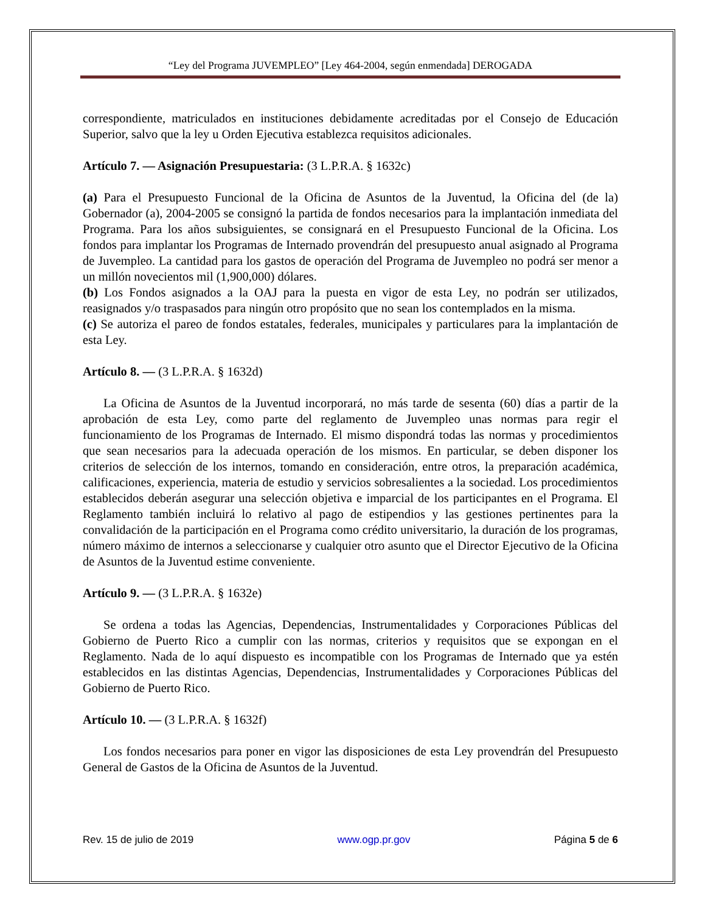“Ley del Programa JUVEMPLEO” [Ley 464-2004, según enmendada] DEROGADA
correspondiente, matriculados en instituciones debidamente acreditadas por el Consejo de Educación Superior, salvo que la ley u Orden Ejecutiva establezca requisitos adicionales.
Artículo 7. — Asignación Presupuestaria: (3 L.P.R.A. § 1632c)
(a) Para el Presupuesto Funcional de la Oficina de Asuntos de la Juventud, la Oficina del (de la) Gobernador (a), 2004-2005 se consignó la partida de fondos necesarios para la implantación inmediata del Programa. Para los años subsiguientes, se consignará en el Presupuesto Funcional de la Oficina. Los fondos para implantar los Programas de Internado provendrán del presupuesto anual asignado al Programa de Juvempleo. La cantidad para los gastos de operación del Programa de Juvempleo no podrá ser menor a un millón novecientos mil (1,900,000) dólares.
(b) Los Fondos asignados a la OAJ para la puesta en vigor de esta Ley, no podrán ser utilizados, reasignados y/o traspasados para ningún otro propósito que no sean los contemplados en la misma.
(c) Se autoriza el pareo de fondos estatales, federales, municipales y particulares para la implantación de esta Ley.
Artículo 8. — (3 L.P.R.A. § 1632d)
La Oficina de Asuntos de la Juventud incorporará, no más tarde de sesenta (60) días a partir de la aprobación de esta Ley, como parte del reglamento de Juvempleo unas normas para regir el funcionamiento de los Programas de Internado. El mismo dispondrá todas las normas y procedimientos que sean necesarios para la adecuada operación de los mismos. En particular, se deben disponer los criterios de selección de los internos, tomando en consideración, entre otros, la preparación académica, calificaciones, experiencia, materia de estudio y servicios sobresalientes a la sociedad. Los procedimientos establecidos deberán asegurar una selección objetiva e imparcial de los participantes en el Programa. El Reglamento también incluirá lo relativo al pago de estipendios y las gestiones pertinentes para la convalidación de la participación en el Programa como crédito universitario, la duración de los programas, número máximo de internos a seleccionarse y cualquier otro asunto que el Director Ejecutivo de la Oficina de Asuntos de la Juventud estime conveniente.
Artículo 9. — (3 L.P.R.A. § 1632e)
Se ordena a todas las Agencias, Dependencias, Instrumentalidades y Corporaciones Públicas del Gobierno de Puerto Rico a cumplir con las normas, criterios y requisitos que se expongan en el Reglamento. Nada de lo aquí dispuesto es incompatible con los Programas de Internado que ya estén establecidos en las distintas Agencias, Dependencias, Instrumentalidades y Corporaciones Públicas del Gobierno de Puerto Rico.
Artículo 10. — (3 L.P.R.A. § 1632f)
Los fondos necesarios para poner en vigor las disposiciones de esta Ley provendrán del Presupuesto General de Gastos de la Oficina de Asuntos de la Juventud.
Rev. 15 de julio de 2019 www.ogp.pr.gov Página 5 de 6